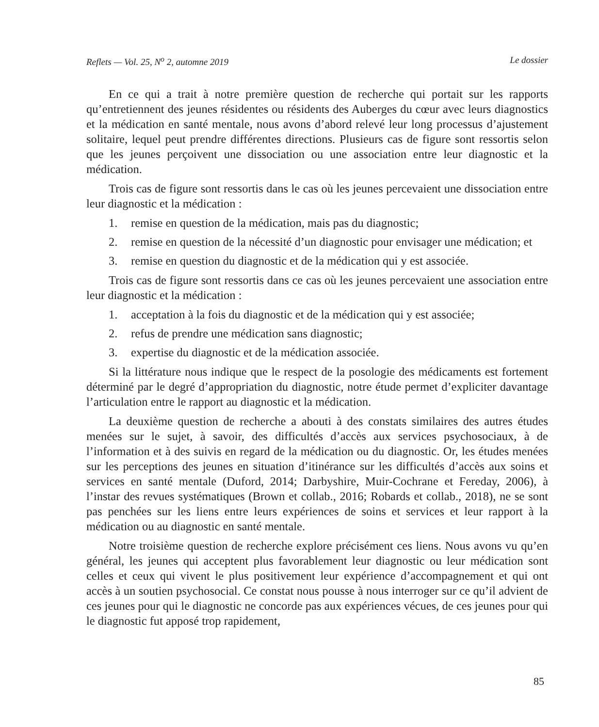Reflets — Vol. 25, N<sup>o</sup> 2, automne 2019 Le dossier
En ce qui a trait à notre première question de recherche qui portait sur les rapports qu’entretiennent des jeunes résidentes ou résidents des Auberges du cœur avec leurs diagnostics et la médication en santé mentale, nous avons d’abord relevé leur long processus d’ajustement solitaire, lequel peut prendre différentes directions. Plusieurs cas de figure sont ressortis selon que les jeunes perçoivent une dissociation ou une association entre leur diagnostic et la médication.
Trois cas de figure sont ressortis dans le cas où les jeunes percevaient une dissociation entre leur diagnostic et la médication :
1. remise en question de la médication, mais pas du diagnostic;
2. remise en question de la nécessité d’un diagnostic pour envisager une médication; et
3. remise en question du diagnostic et de la médication qui y est associée.
Trois cas de figure sont ressortis dans ce cas où les jeunes percevaient une association entre leur diagnostic et la médication :
1. acceptation à la fois du diagnostic et de la médication qui y est associée;
2. refus de prendre une médication sans diagnostic;
3. expertise du diagnostic et de la médication associée.
Si la littérature nous indique que le respect de la posologie des médicaments est fortement déterminé par le degré d’appropriation du diagnostic, notre étude permet d’expliciter davantage l’articulation entre le rapport au diagnostic et la médication.
La deuxième question de recherche a abouti à des constats similaires des autres études menées sur le sujet, à savoir, des difficultés d’accès aux services psychosociaux, à de l’information et à des suivis en regard de la médication ou du diagnostic. Or, les études menées sur les perceptions des jeunes en situation d’itinérance sur les difficultés d’accès aux soins et services en santé mentale (Duford, 2014; Darbyshire, Muir-Cochrane et Fereday, 2006), à l’instar des revues systématiques (Brown et collab., 2016; Robards et collab., 2018), ne se sont pas penchées sur les liens entre leurs expériences de soins et services et leur rapport à la médication ou au diagnostic en santé mentale.
Notre troisième question de recherche explore précisément ces liens. Nous avons vu qu’en général, les jeunes qui acceptent plus favorablement leur diagnostic ou leur médication sont celles et ceux qui vivent le plus positivement leur expérience d’accompagnement et qui ont accès à un soutien psychosocial. Ce constat nous pousse à nous interroger sur ce qu’il advient de ces jeunes pour qui le diagnostic ne concorde pas aux expériences vécues, de ces jeunes pour qui le diagnostic fut apposé trop rapidement,
85